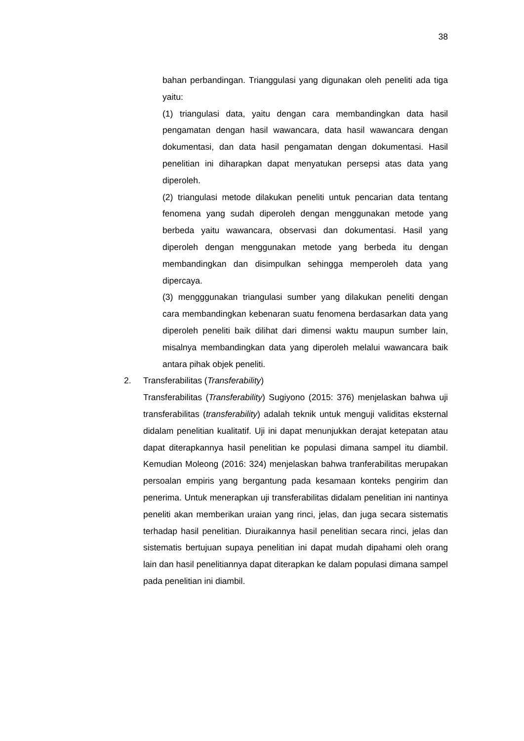38
bahan perbandingan. Trianggulasi yang digunakan oleh peneliti ada tiga yaitu:
(1) triangulasi data, yaitu dengan cara membandingkan data hasil pengamatan dengan hasil wawancara, data hasil wawancara dengan dokumentasi, dan data hasil pengamatan dengan dokumentasi. Hasil penelitian ini diharapkan dapat menyatukan persepsi atas data yang diperoleh.
(2) triangulasi metode dilakukan peneliti untuk pencarian data tentang fenomena yang sudah diperoleh dengan menggunakan metode yang berbeda yaitu wawancara, observasi dan dokumentasi. Hasil yang diperoleh dengan menggunakan metode yang berbeda itu dengan membandingkan dan disimpulkan sehingga memperoleh data yang dipercaya.
(3) mengggunakan triangulasi sumber yang dilakukan peneliti dengan cara membandingkan kebenaran suatu fenomena berdasarkan data yang diperoleh peneliti baik dilihat dari dimensi waktu maupun sumber lain, misalnya membandingkan data yang diperoleh melalui wawancara baik antara pihak objek peneliti.
2. Transferabilitas (Transferability)
Transferabilitas (Transferability) Sugiyono (2015: 376) menjelaskan bahwa uji transferabilitas (transferability) adalah teknik untuk menguji validitas eksternal didalam penelitian kualitatif. Uji ini dapat menunjukkan derajat ketepatan atau dapat diterapkannya hasil penelitian ke populasi dimana sampel itu diambil. Kemudian Moleong (2016: 324) menjelaskan bahwa tranferabilitas merupakan persoalan empiris yang bergantung pada kesamaan konteks pengirim dan penerima. Untuk menerapkan uji transferabilitas didalam penelitian ini nantinya peneliti akan memberikan uraian yang rinci, jelas, dan juga secara sistematis terhadap hasil penelitian. Diuraikannya hasil penelitian secara rinci, jelas dan sistematis bertujuan supaya penelitian ini dapat mudah dipahami oleh orang lain dan hasil penelitiannya dapat diterapkan ke dalam populasi dimana sampel pada penelitian ini diambil.